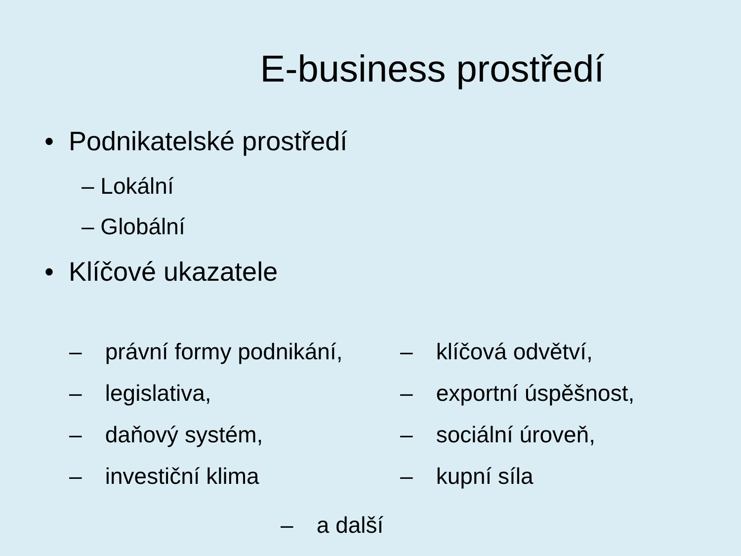E-business prostředí
• Podnikatelské prostředí
– Lokální
– Globální
• Klíčové ukazatele
– právní formy podnikání,
– legislativa,
– daňový systém,
– investiční klima
– klíčová odvětví,
– exportní úspěšnost,
– sociální úroveň,
– kupní síla
– a další